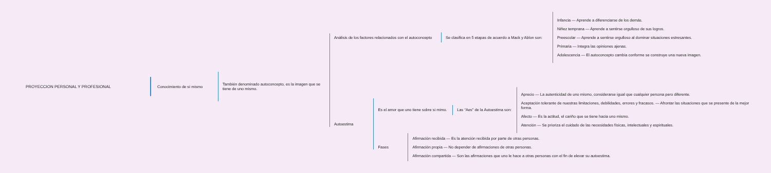PROYECCION PERSONAL Y PROFESIONAL Conocimiento de sí mismo
También denominado autoconcepto, es la imagen que se tiene de uno mismo.
Análisis de los factores relacionados con el autoconcepto
Se clasifica en 5 etapas de acuerdo a Mack y Ablon son:
Infancia — Aprende a diferenciarse de los demás.
Niñez temprana — Aprende a sentirse orgulloso de sus logros.
Preescolar — Aprende a sentirse orgulloso al dominar situaciones estresantes.
Primaria — Integra las opiniones ajenas.
Adolescencia — El autoconcepto cambia conforme se construye una nueva imagen.
Autoestima
Es el amor que uno tiene sobre si mimo.
Las “Aes” de la Autoestima son:
Aprecio — La autenticidad de uno mismo, considerarse igual que cualquier persona pero diferente.
Aceptación tolerante de nuestras limitaciones, debilidades, errores y fracasos. — Afrontar las situaciones que se presente de la mejor forma.
Afecto — Es la actitud, el cariño que se tiene hacia uno mismo.
Atención — Se prioriza el cuidado de las necesidades físicas, intelectuales y espirituales.
Fases
Afirmación recibida — Es la atención recibida por parte de otras personas.
Afirmación propia — No depender de afirmaciones de otras personas.
Afirmación compartida — Son las afirmaciones que uno le hace a otras personas con el fin de elevar su autoestima.